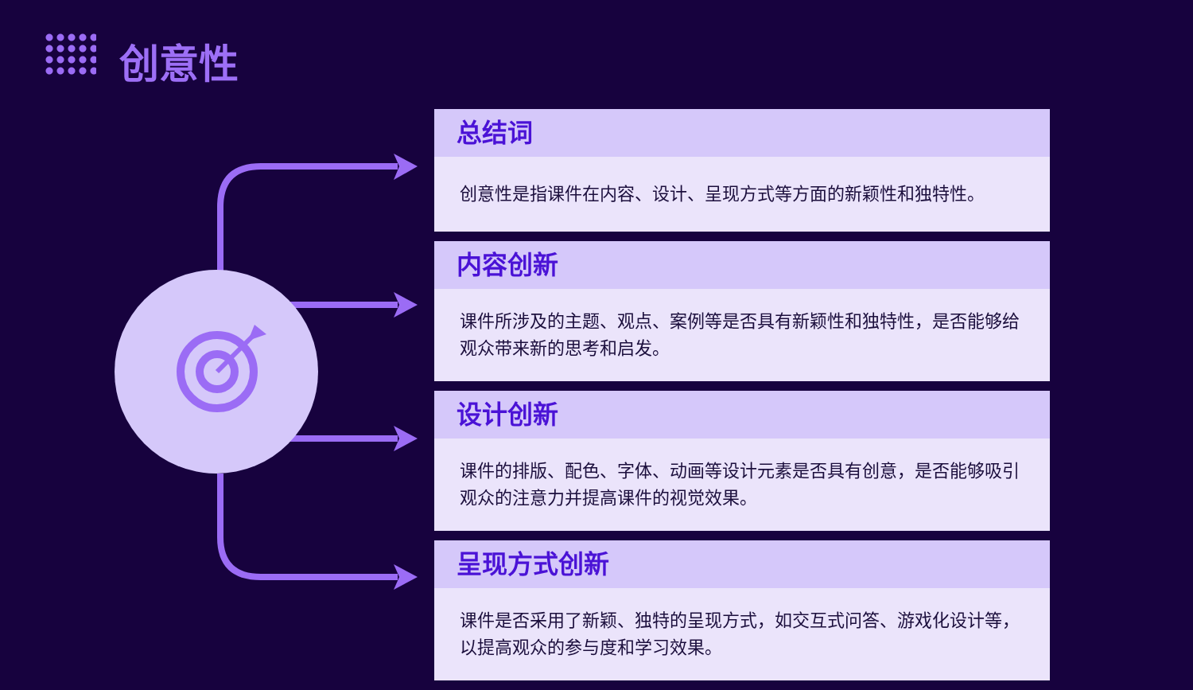创意性
总结词
创意性是指课件在内容、设计、呈现方式等方面的新颖性和独特性。
内容创新
课件所涉及的主题、观点、案例等是否具有新颖性和独特性，是否能够给观众带来新的思考和启发。
设计创新
课件的排版、配色、字体、动画等设计元素是否具有创意，是否能够吸引观众的注意力并提高课件的视觉效果。
呈现方式创新
课件是否采用了新颖、独特的呈现方式，如交互式问答、游戏化设计等，以提高观众的参与度和学习效果。